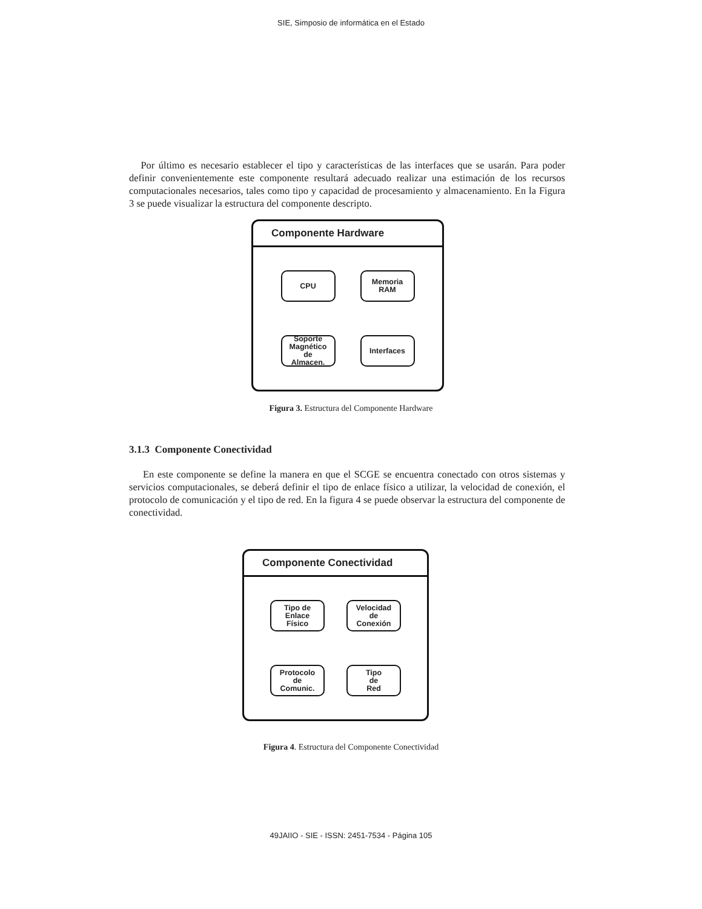SIE, Simposio de informática en el Estado
Por último es necesario establecer el tipo y características de las interfaces que se usarán. Para poder definir convenientemente este componente resultará adecuado realizar una estimación de los recursos computacionales necesarios, tales como tipo y capacidad de procesamiento y almacenamiento. En la Figura 3 se puede visualizar la estructura del componente descripto.
Componente Hardware
CPU
Memoria
RAM
Soporte
Magnético
de
Almacen.
Interfaces
Figura 3. Estructura del Componente Hardware
3.1.3 Componente Conectividad
En este componente se define la manera en que el SCGE se encuentra conectado con otros sistemas y servicios computacionales, se deberá definir el tipo de enlace físico a utilizar, la velocidad de conexión, el protocolo de comunicación y el tipo de red. En la figura 4 se puede observar la estructura del componente de conectividad.
Componente Conectividad
Tipo de
Enlace
Físico
Velocidad
de
Conexión
Protocolo
de
Comunic.
Tipo
de
Red
Figura 4. Estructura del Componente Conectividad
49JAIIO - SIE - ISSN: 2451-7534 - Página 105